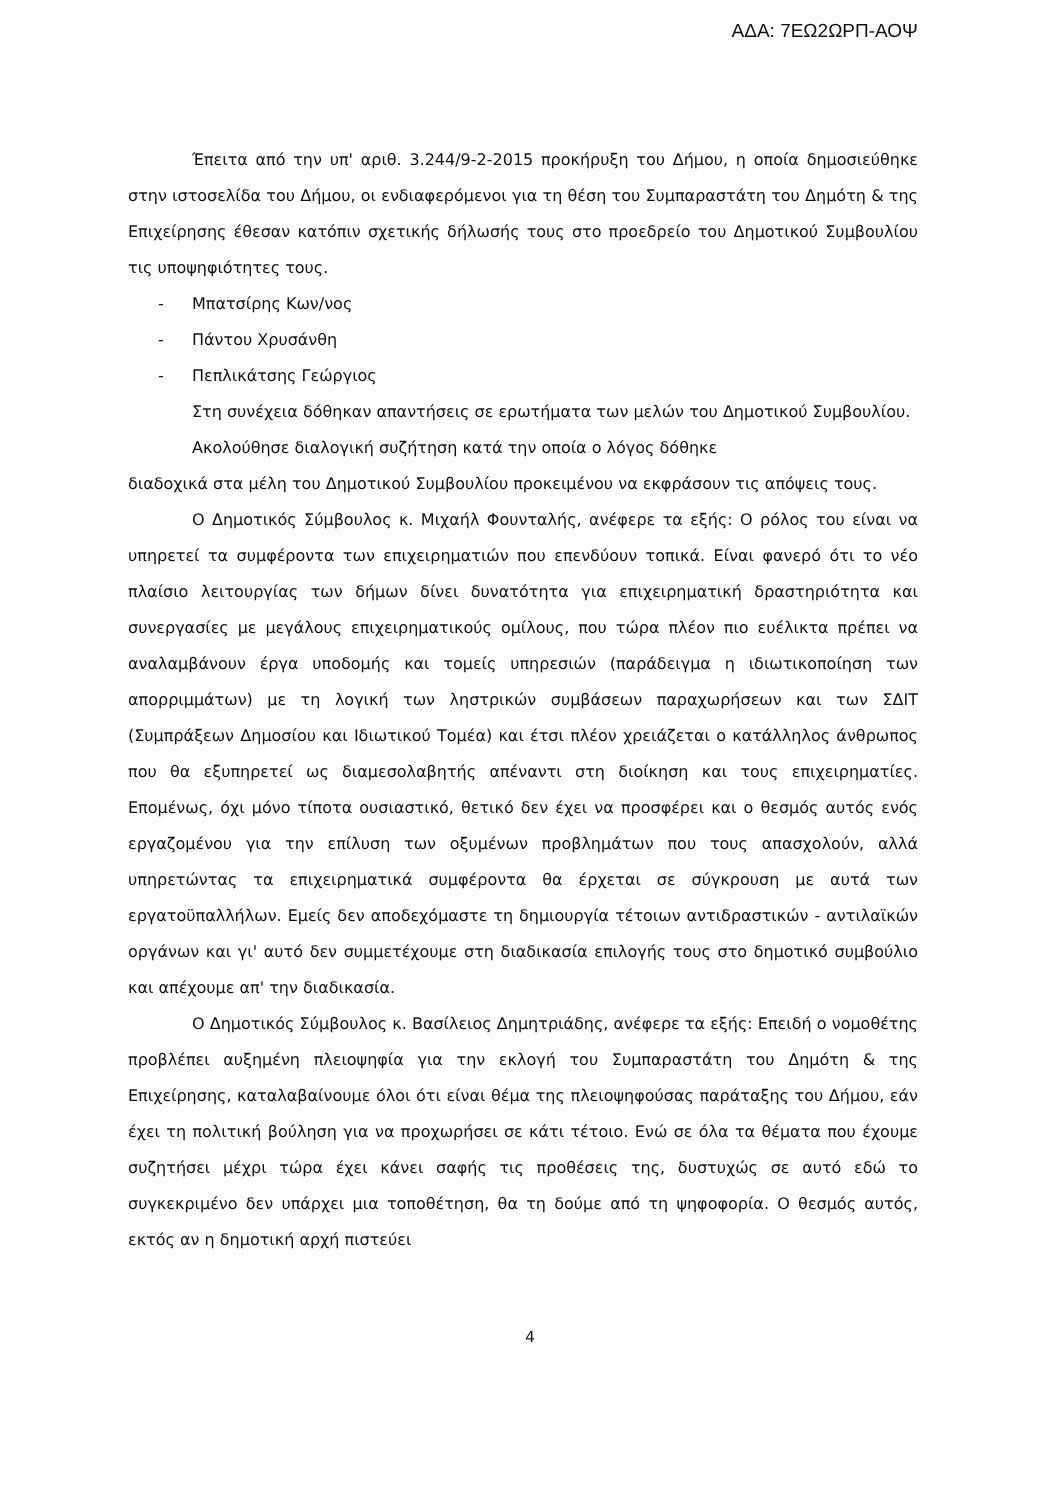ΑΔΑ: 7ΕΩ2ΩΡΠ-ΑΟΨ
Έπειτα από την υπ' αριθ. 3.244/9-2-2015 προκήρυξη του Δήμου, η οποία δημοσιεύθηκε στην ιστοσελίδα του Δήμου, οι ενδιαφερόμενοι για τη θέση του Συμπαραστάτη του Δημότη & της Επιχείρησης έθεσαν κατόπιν σχετικής δήλωσής τους στο προεδρείο του Δημοτικού Συμβουλίου τις υποψηφιότητες τους.
- Μπατσίρης Κων/νος
- Πάντου Χρυσάνθη
- Πεπλικάτσης Γεώργιος
Στη συνέχεια δόθηκαν απαντήσεις σε ερωτήματα των μελών του Δημοτικού Συμβουλίου.
Ακολούθησε διαλογική συζήτηση κατά την οποία ο λόγος δόθηκε
διαδοχικά στα μέλη του Δημοτικού Συμβουλίου προκειμένου να εκφράσουν τις απόψεις τους.
Ο Δημοτικός Σύμβουλος κ. Μιχαήλ Φουνταλής, ανέφερε τα εξής: Ο ρόλος του είναι να υπηρετεί τα συμφέροντα των επιχειρηματιών που επενδύουν τοπικά. Είναι φανερό ότι το νέο πλαίσιο λειτουργίας των δήμων δίνει δυνατότητα για επιχειρηματική δραστηριότητα και συνεργασίες με μεγάλους επιχειρηματικούς ομίλους, που τώρα πλέον πιο ευέλικτα πρέπει να αναλαμβάνουν έργα υποδομής και τομείς υπηρεσιών (παράδειγμα η ιδιωτικοποίηση των απορριμμάτων) με τη λογική των ληστρικών συμβάσεων παραχωρήσεων και των ΣΔΙΤ (Συμπράξεων Δημοσίου και Ιδιωτικού Τομέα) και έτσι πλέον χρειάζεται ο κατάλληλος άνθρωπος που θα εξυπηρετεί ως διαμεσολαβητής απέναντι στη διοίκηση και τους επιχειρηματίες. Επομένως, όχι μόνο τίποτα ουσιαστικό, θετικό δεν έχει να προσφέρει και ο θεσμός αυτός ενός εργαζομένου για την επίλυση των οξυμένων προβλημάτων που τους απασχολούν, αλλά υπηρετώντας τα επιχειρηματικά συμφέροντα θα έρχεται σε σύγκρουση με αυτά των εργατοϋπαλλήλων. Εμείς δεν αποδεχόμαστε τη δημιουργία τέτοιων αντιδραστικών - αντιλαϊκών οργάνων και γι' αυτό δεν συμμετέχουμε στη διαδικασία επιλογής τους στο δημοτικό συμβούλιο και απέχουμε απ' την διαδικασία.
Ο Δημοτικός Σύμβουλος κ. Βασίλειος Δημητριάδης, ανέφερε τα εξής: Επειδή ο νομοθέτης προβλέπει αυξημένη πλειοψηφία για την εκλογή του Συμπαραστάτη του Δημότη & της Επιχείρησης, καταλαβαίνουμε όλοι ότι είναι θέμα της πλειοψηφούσας παράταξης του Δήμου, εάν έχει τη πολιτική βούληση για να προχωρήσει σε κάτι τέτοιο. Ενώ σε όλα τα θέματα που έχουμε συζητήσει μέχρι τώρα έχει κάνει σαφής τις προθέσεις της, δυστυχώς σε αυτό εδώ το συγκεκριμένο δεν υπάρχει μια τοποθέτηση, θα τη δούμε από τη ψηφοφορία. Ο θεσμός αυτός, εκτός αν η δημοτική αρχή πιστεύει
4